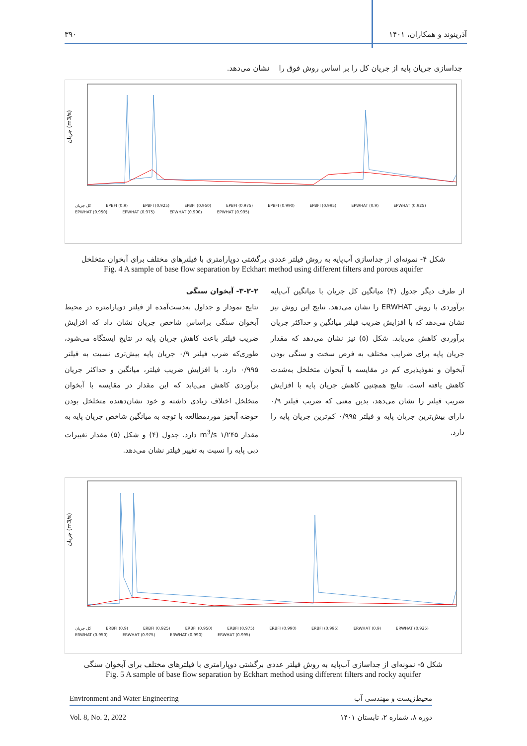۳۹۰ آذرینوند و همکاران، ۱۴۰۱
جداسازی جریان پایه از جریان کل را بر اساس روش فوق را نشان می‌دهد.
جریان (m3/s)
کل جریان EPBFI (0.9) EPBFI (0.925) EPBFI (0.950) EPBFI (0.975) EPBFI (0.990) EPBFI (0.995) EPWHAT (0.9) EPWHAT (0.925) EPWHAT (0.950) EPWHAT (0.975) EPWHAT (0.990) EPWHAT (0.995)
شکل ۴- نمونه‌ای از جداسازی آب‌پایه به روش فیلتر عددی برگشتی دوپارامتری با فیلترهای مختلف برای آبخوان متخلخل
Fig. 4 A sample of base flow separation by Eckhart method using different filters and porous aquifer
۳-۲-۲- آبخوان سنگی
نتایج نمودار و جداول به‌دست‌آمده از فیلتر دوپارامتره در محیط آبخوان سنگی براساس شاخص جریان نشان داد که افزایش ضریب فیلتر باعث کاهش جریان پایه در نتایج ایستگاه می‌شود، طوری‌که ضرب فیلتر ۰/۹ جریان پایه بیش‌تری نسبت به فیلتر ۰/۹۹۵ دارد. با افزایش ضریب فیلتر، میانگین و حداکثر جریان برآوردی کاهش می‌یابد که این مقدار در مقایسه با آبخوان متخلخل اختلاف زیادی داشته و خود نشان‌دهنده متخلخل بودن حوضه آبخیز موردمطالعه با توجه به میانگین شاخص جریان پایه به مقدار ۱/۲۴۵ m<sup>3</sup>/s دارد. جدول (۴) و شکل (۵) مقدار تغییرات دبی پایه را نسبت به تغییر فیلتر نشان می‌دهد.
از طرف دیگر جدول (۴) میانگین کل جریان با میانگین آب‌پایه برآوردی با روش ERWHAT را نشان می‌دهد. نتایج این روش نیز نشان می‌دهد که با افزایش ضریب فیلتر میانگین و حداکثر جریان برآوردی کاهش می‌یابد. شکل (۵) نیز نشان می‌دهد که مقدار جریان پایه برای ضرایب مختلف به فرض سخت و سنگی بودن آبخوان و نفوذپذیری کم در مقایسه با آبخوان متخلخل به‌شدت کاهش یافته است. نتایج همچنین کاهش جریان پایه با افزایش ضریب فیلتر را نشان می‌دهد، بدین معنی که ضریب فیلتر ۰/۹ دارای بیش‌ترین جریان پایه و فیلتر ۰/۹۹۵ کم‌ترین جریان پایه را دارد.
جریان (m3/s)
کل جریان ERBFI (0.9) ERBFI (0.925) ERBFI (0.950) ERBFI (0.975) ERBFI (0.990) ERBFI (0.995) ERWHAT (0.9) ERWHAT (0.925) ERWHAT (0.950) ERWHAT (0.975) ERWHAT (0.990) ERWHAT (0.995)
شکل ۵- نمونه‌ای از جداسازی آب‌پایه به روش فیلتر عددی برگشتی دوپارامتری با فیلترهای مختلف برای آبخوان سنگی
Fig. 5 A sample of base flow separation by Eckhart method using different filters and rocky aquifer
Environment and Water Engineering محیط‌زیست و مهندسی آب
Vol. 8, No. 2, 2022 دوره ۸، شماره ۲، تابستان ۱۴۰۱